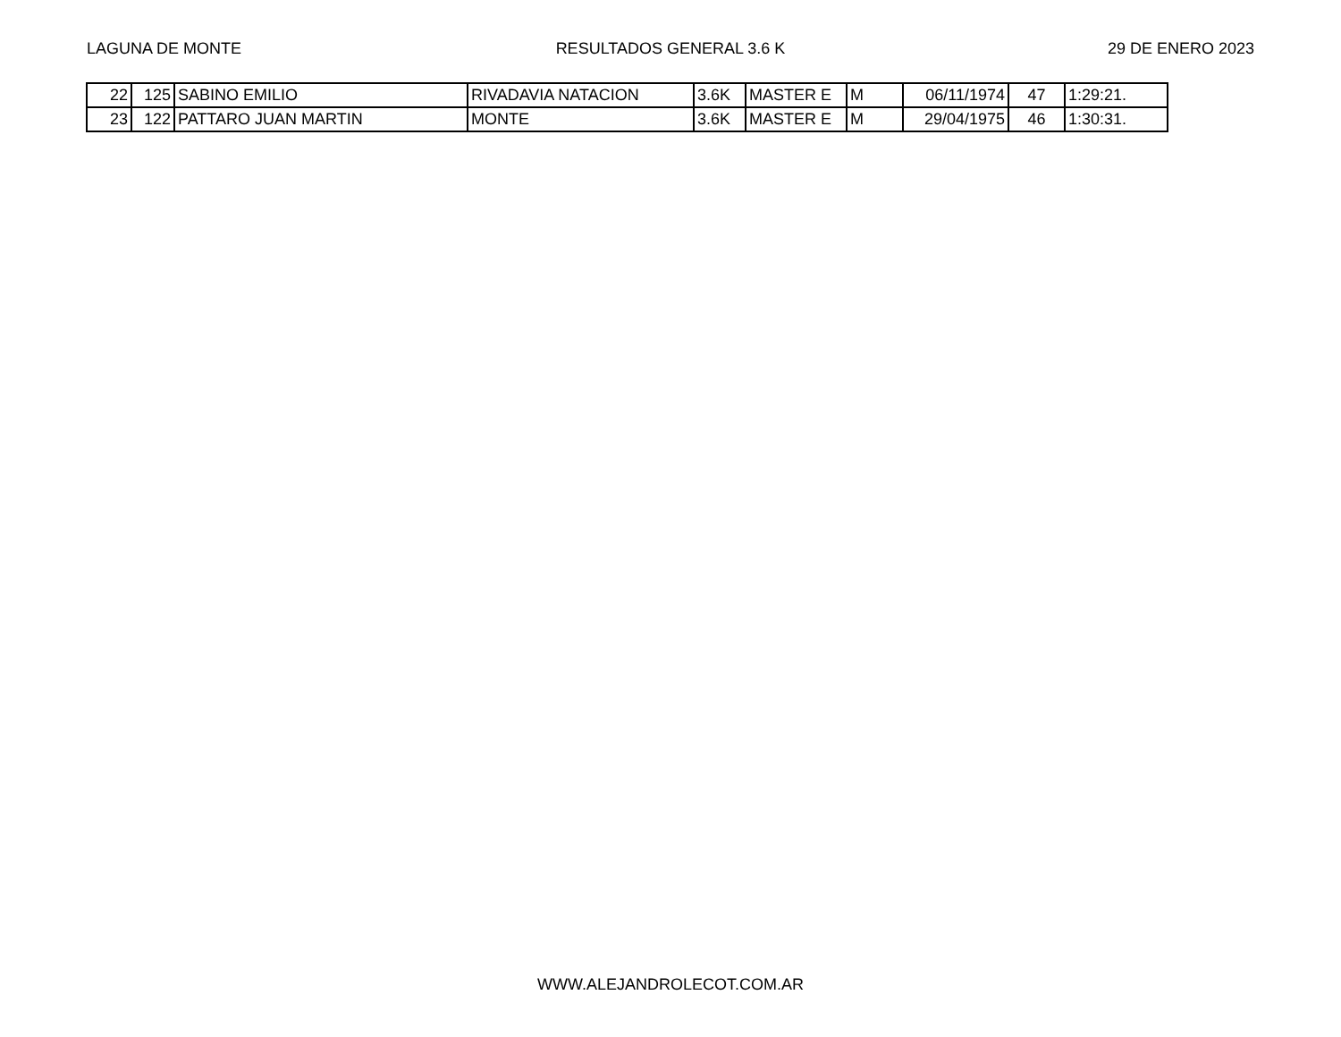LAGUNA DE MONTE RESULTADOS GENERAL 3.6 K 29 DE ENERO 2023
| 22 | 125 | SABINO EMILIO | RIVADAVIA NATACION | 3.6K | MASTER E | M | 06/11/1974 | 47 | 1:29:21. |
| 23 | 122 | PATTARO JUAN MARTIN | MONTE | 3.6K | MASTER E | M | 29/04/1975 | 46 | 1:30:31. |
WWW.ALEJANDROLECOT.COM.AR